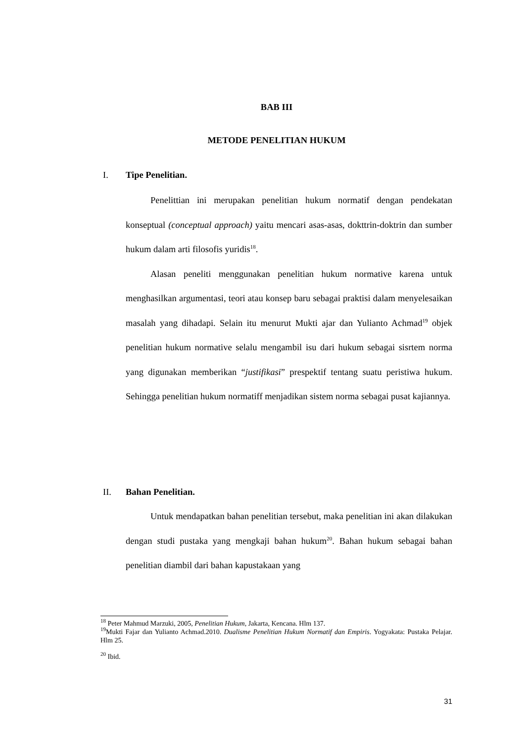BAB III
METODE PENELITIAN HUKUM
I. Tipe Penelitian.
Penelittian ini merupakan penelitian hukum normatif dengan pendekatan konseptual (conceptual approach) yaitu mencari asas-asas, dokttrin-doktrin dan sumber hukum dalam arti filosofis yuridis<sup>18</sup>.
Alasan peneliti menggunakan penelitian hukum normative karena untuk menghasilkan argumentasi, teori atau konsep baru sebagai praktisi dalam menyelesaikan masalah yang dihadapi. Selain itu menurut Mukti ajar dan Yulianto Achmad<sup>19</sup> objek penelitian hukum normative selalu mengambil isu dari hukum sebagai sisrtem norma yang digunakan memberikan “justifikasi” prespektif tentang suatu peristiwa hukum. Sehingga penelitian hukum normatiff menjadikan sistem norma sebagai pusat kajiannya.
II. Bahan Penelitian.
Untuk mendapatkan bahan penelitian tersebut, maka penelitian ini akan dilakukan dengan studi pustaka yang mengkaji bahan hukum<sup>20</sup>. Bahan hukum sebagai bahan penelitian diambil dari bahan kapustakaan yang
<sup>18</sup> Peter Mahmud Marzuki, 2005, Penelitian Hukum, Jakarta, Kencana. Hlm 137.
<sup>19</sup> Mukti Fajar dan Yulianto Achmad.2010. Dualisme Penelitian Hukum Normatif dan Empiris. Yogyakata: Pustaka Pelajar. Hlm 25.
<sup>20</sup> Ibid.
31